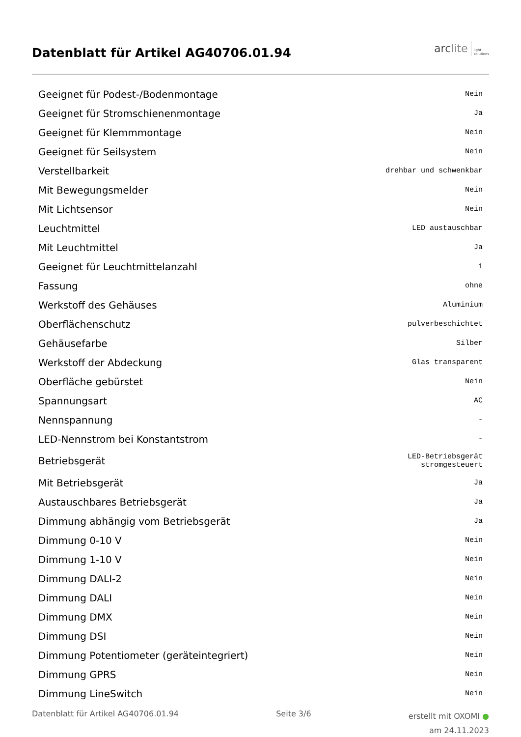Datenblatt für Artikel AG40706.01.94
arc lite light
solutions
| Geeignet für Podest-/Bodenmontage | Nein |
| Geeignet für Stromschienenmontage | Ja |
| Geeignet für Klemmmontage | Nein |
| Geeignet für Seilsystem | Nein |
| Verstellbarkeit | drehbar und schwenkbar |
| Mit Bewegungsmelder | Nein |
| Mit Lichtsensor | Nein |
| Leuchtmittel | LED austauschbar |
| Mit Leuchtmittel | Ja |
| Geeignet für Leuchtmittelanzahl | 1 |
| Fassung | ohne |
| Werkstoff des Gehäuses | Aluminium |
| Oberflächenschutz | pulverbeschichtet |
| Gehäusefarbe | Silber |
| Werkstoff der Abdeckung | Glas transparent |
| Oberfläche gebürstet | Nein |
| Spannungsart | AC |
| Nennspannung | - |
| LED-Nennstrom bei Konstantstrom | - |
| Betriebsgerät | LED-Betriebsgerät stromgesteuert |
| Mit Betriebsgerät | Ja |
| Austauschbares Betriebsgerät | Ja |
| Dimmung abhängig vom Betriebsgerät | Ja |
| Dimmung 0-10 V | Nein |
| Dimmung 1-10 V | Nein |
| Dimmung DALI-2 | Nein |
| Dimmung DALI | Nein |
| Dimmung DMX | Nein |
| Dimmung DSI | Nein |
| Dimmung Potentiometer (geräteintegriert) | Nein |
| Dimmung GPRS | Nein |
| Dimmung LineSwitch | Nein |
Datenblatt für Artikel AG40706.01.94 Seite 3/6
erstellt mit OXOMI ●
am 24.11.2023